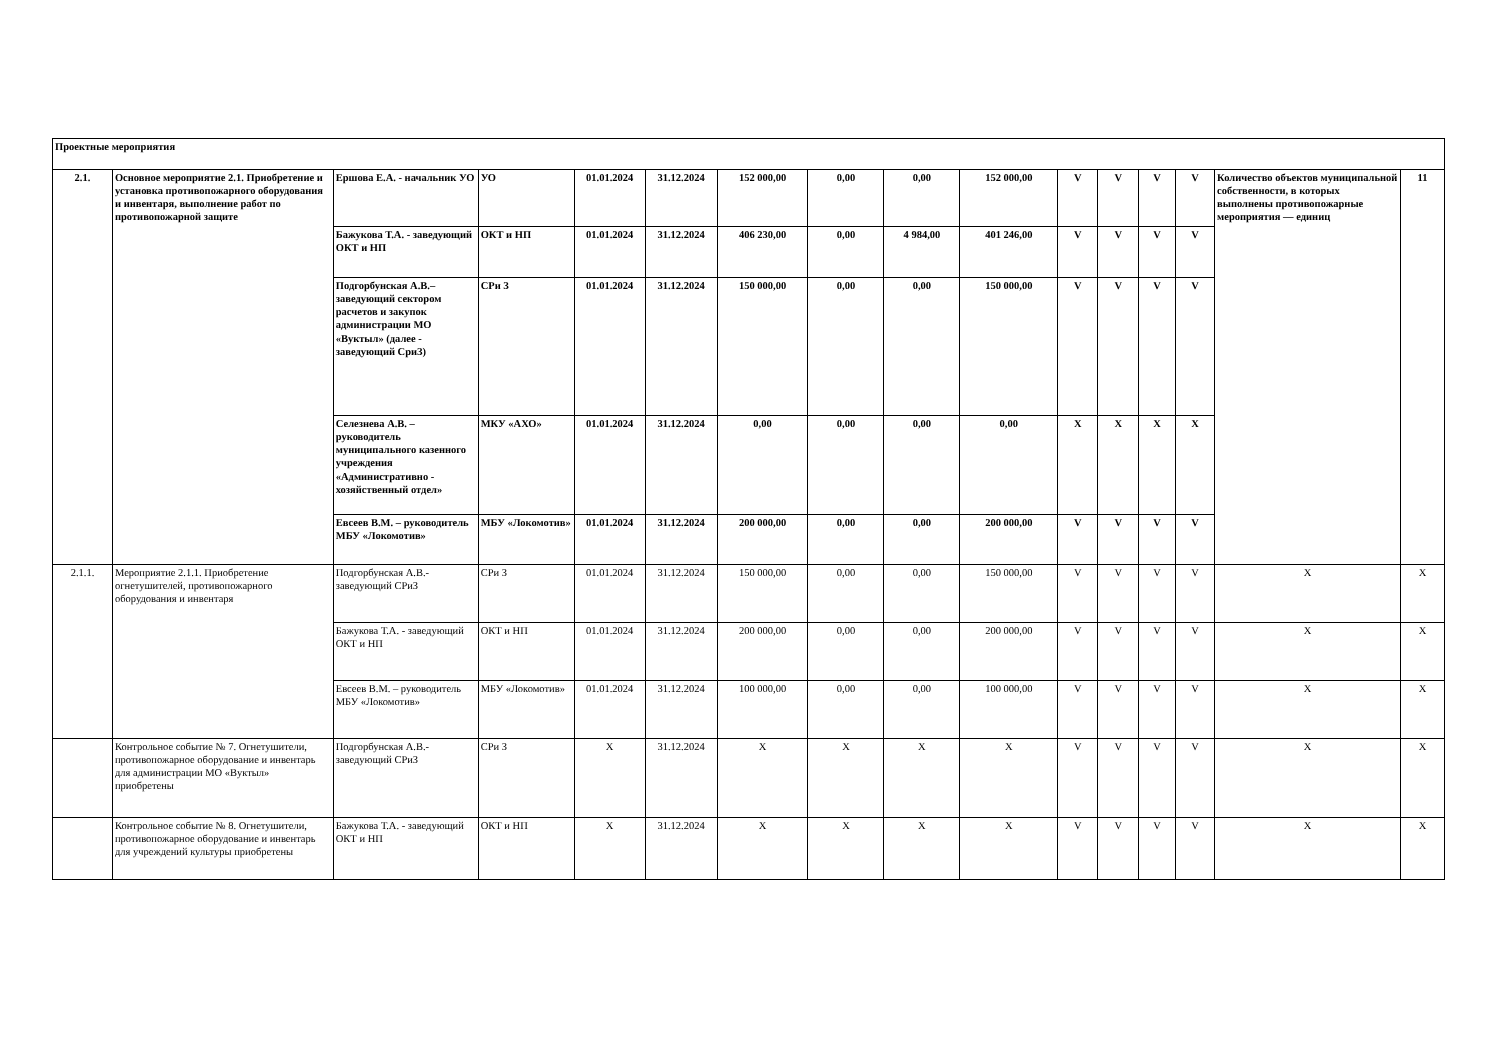| Проектные мероприятия | | | | | | | | | | | | | | | |
| 2.1. | Основное мероприятие 2.1. Приобретение и установка противопожарного оборудования и инвентаря, выполнение работ по противопожарной защите | Ершова Е.А. - начальник УО | УО | 01.01.2024 | 31.12.2024 | 152 000,00 | 0,00 | 0,00 | 152 000,00 | V | V | V | V | Количество объектов муниципальной собственности, в которых выполнены противопожарные мероприятия — единиц | 11 |
| | | Бажукова Т.А. - заведующий ОКТ и НП | ОКТ и НП | 01.01.2024 | 31.12.2024 | 406 230,00 | 0,00 | 4 984,00 | 401 246,00 | V | V | V | V | | |
| | | Подгорбунская А.В.– заведующий сектором расчетов и закупок администрации МО «Вуктыл» (далее - заведующий СриЗ) | СРи З | 01.01.2024 | 31.12.2024 | 150 000,00 | 0,00 | 0,00 | 150 000,00 | V | V | V | V | | |
| | | Селезнева А.В. – руководитель муниципального казенного учреждения «Административно - хозяйственный отдел» | МКУ «АХО» | 01.01.2024 | 31.12.2024 | 0,00 | 0,00 | 0,00 | 0,00 | X | X | X | X | | |
| | | Евсеев В.М. – руководитель МБУ «Локомотив» | МБУ «Локомотив» | 01.01.2024 | 31.12.2024 | 200 000,00 | 0,00 | 0,00 | 200 000,00 | V | V | V | V | | |
| 2.1.1. | Мероприятие 2.1.1. Приобретение огнетушителей, противопожарного оборудования и инвентаря | Подгорбунская А.В.- заведующий СРиЗ | СРи З | 01.01.2024 | 31.12.2024 | 150 000,00 | 0,00 | 0,00 | 150 000,00 | V | V | V | V | X | X |
| | | Бажукова Т.А. - заведующий ОКТ и НП | ОКТ и НП | 01.01.2024 | 31.12.2024 | 200 000,00 | 0,00 | 0,00 | 200 000,00 | V | V | V | V | X | X |
| | | Евсеев В.М. – руководитель МБУ «Локомотив» | МБУ «Локомотив» | 01.01.2024 | 31.12.2024 | 100 000,00 | 0,00 | 0,00 | 100 000,00 | V | V | V | V | X | X |
| | Контрольное событие № 7. Огнетушители, противопожарное оборудование и инвентарь для администрации МО «Вуктыл» приобретены | Подгорбунская А.В.- заведующий СРиЗ | СРи З | X | 31.12.2024 | X | X | X | X | V | V | V | V | X | X |
| | Контрольное событие № 8. Огнетушители, противопожарное оборудование и инвентарь для учреждений культуры приобретены | Бажукова Т.А. - заведующий ОКТ и НП | ОКТ и НП | X | 31.12.2024 | X | X | X | X | V | V | V | V | X | X |